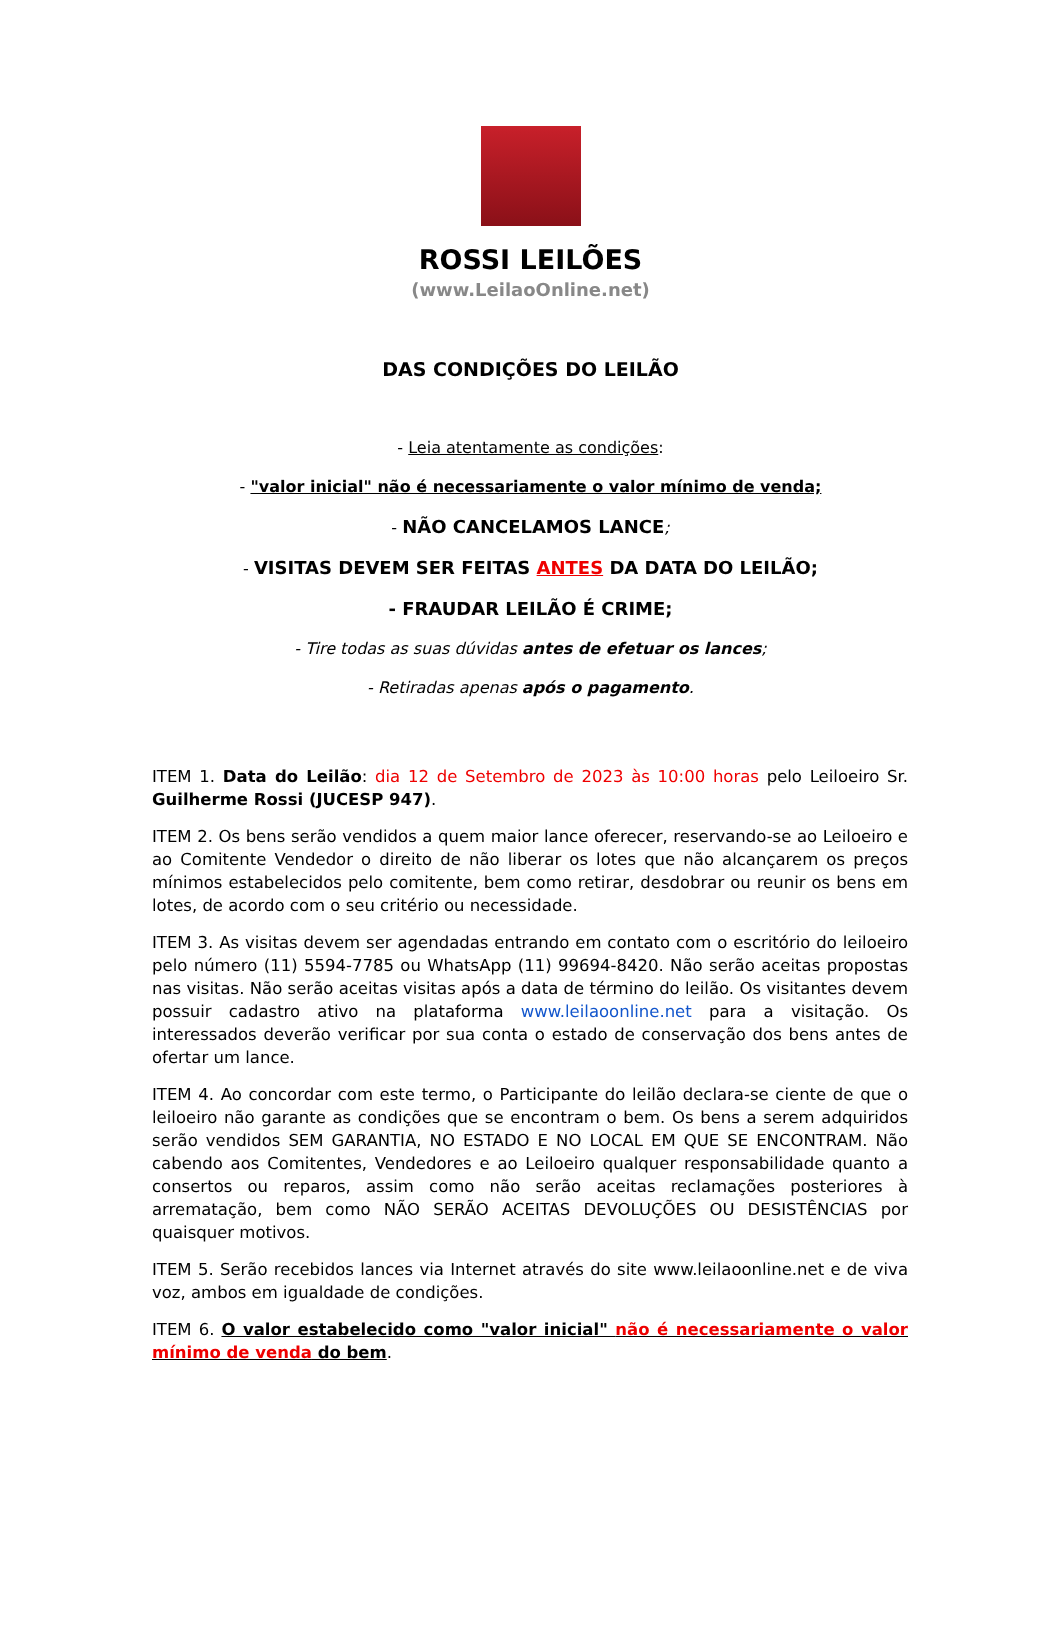ROSSI LEILÕES
(www.LeilaoOnline.net)
DAS CONDIÇÕES DO LEILÃO
- Leia atentamente as condições:
- "valor inicial" não é necessariamente o valor mínimo de venda;
- NÃO CANCELAMOS LANCE;
- VISITAS DEVEM SER FEITAS ANTES DA DATA DO LEILÃO;
- FRAUDAR LEILÃO É CRIME;
- Tire todas as suas dúvidas antes de efetuar os lances;
- Retiradas apenas após o pagamento.
ITEM 1. Data do Leilão: dia 12 de Setembro de 2023 às 10:00 horas pelo Leiloeiro Sr. Guilherme Rossi (JUCESP 947).
ITEM 2. Os bens serão vendidos a quem maior lance oferecer, reservando-se ao Leiloeiro e ao Comitente Vendedor o direito de não liberar os lotes que não alcançarem os preços mínimos estabelecidos pelo comitente, bem como retirar, desdobrar ou reunir os bens em lotes, de acordo com o seu critério ou necessidade.
ITEM 3. As visitas devem ser agendadas entrando em contato com o escritório do leiloeiro pelo número (11) 5594-7785 ou WhatsApp (11) 99694-8420. Não serão aceitas propostas nas visitas. Não serão aceitas visitas após a data de término do leilão. Os visitantes devem possuir cadastro ativo na plataforma www.leilaoonline.net para a visitação. Os interessados deverão verificar por sua conta o estado de conservação dos bens antes de ofertar um lance.
ITEM 4. Ao concordar com este termo, o Participante do leilão declara-se ciente de que o leiloeiro não garante as condições que se encontram o bem. Os bens a serem adquiridos serão vendidos SEM GARANTIA, NO ESTADO E NO LOCAL EM QUE SE ENCONTRAM. Não cabendo aos Comitentes, Vendedores e ao Leiloeiro qualquer responsabilidade quanto a consertos ou reparos, assim como não serão aceitas reclamações posteriores à arrematação, bem como NÃO SERÃO ACEITAS DEVOLUÇÕES OU DESISTÊNCIAS por quaisquer motivos.
ITEM 5. Serão recebidos lances via Internet através do site www.leilaoonline.net e de viva voz, ambos em igualdade de condições.
ITEM 6. O valor estabelecido como "valor inicial" não é necessariamente o valor mínimo de venda do bem.